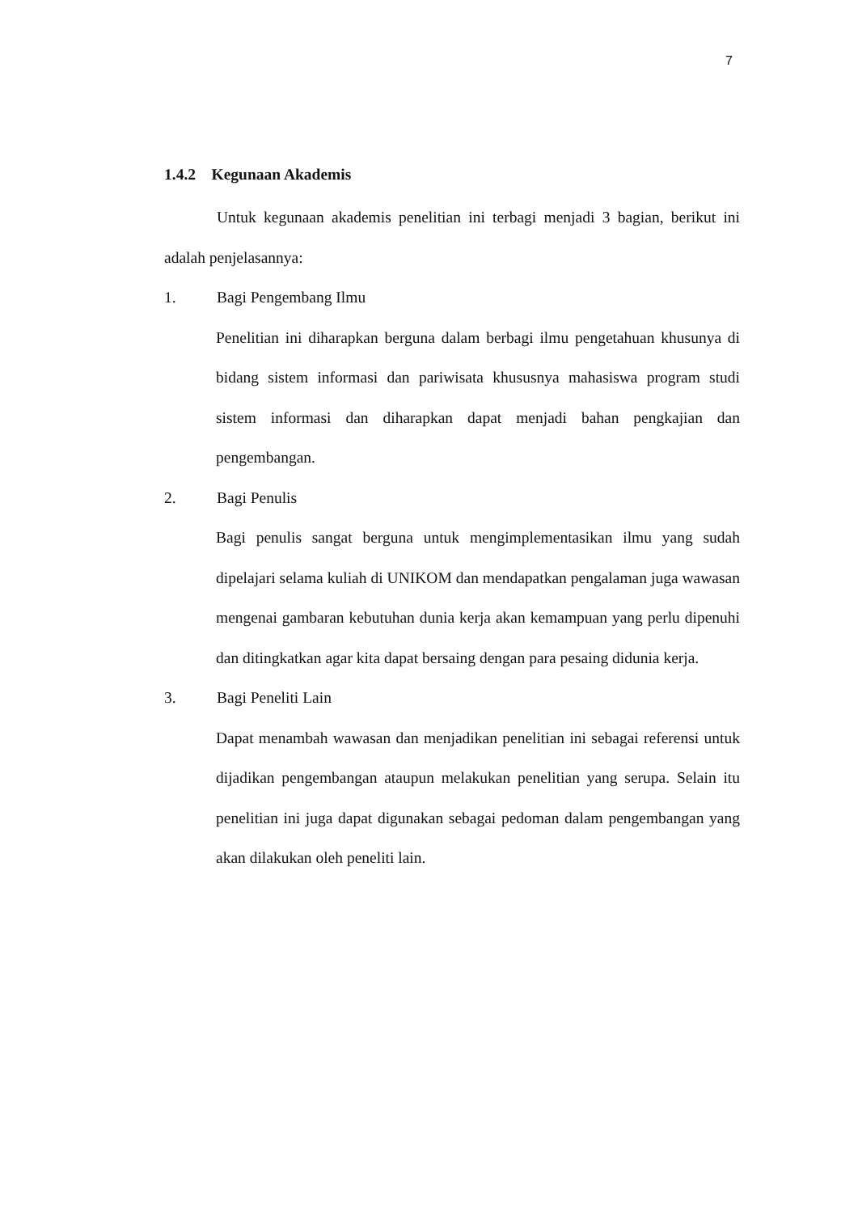7
1.4.2 Kegunaan Akademis
Untuk kegunaan akademis penelitian ini terbagi menjadi 3 bagian, berikut ini adalah penjelasannya:
1. Bagi Pengembang Ilmu
Penelitian ini diharapkan berguna dalam berbagi ilmu pengetahuan khusunya di bidang sistem informasi dan pariwisata khususnya mahasiswa program studi sistem informasi dan diharapkan dapat menjadi bahan pengkajian dan pengembangan.
2. Bagi Penulis
Bagi penulis sangat berguna untuk mengimplementasikan ilmu yang sudah dipelajari selama kuliah di UNIKOM dan mendapatkan pengalaman juga wawasan mengenai gambaran kebutuhan dunia kerja akan kemampuan yang perlu dipenuhi dan ditingkatkan agar kita dapat bersaing dengan para pesaing didunia kerja.
3. Bagi Peneliti Lain
Dapat menambah wawasan dan menjadikan penelitian ini sebagai referensi untuk dijadikan pengembangan ataupun melakukan penelitian yang serupa. Selain itu penelitian ini juga dapat digunakan sebagai pedoman dalam pengembangan yang akan dilakukan oleh peneliti lain.